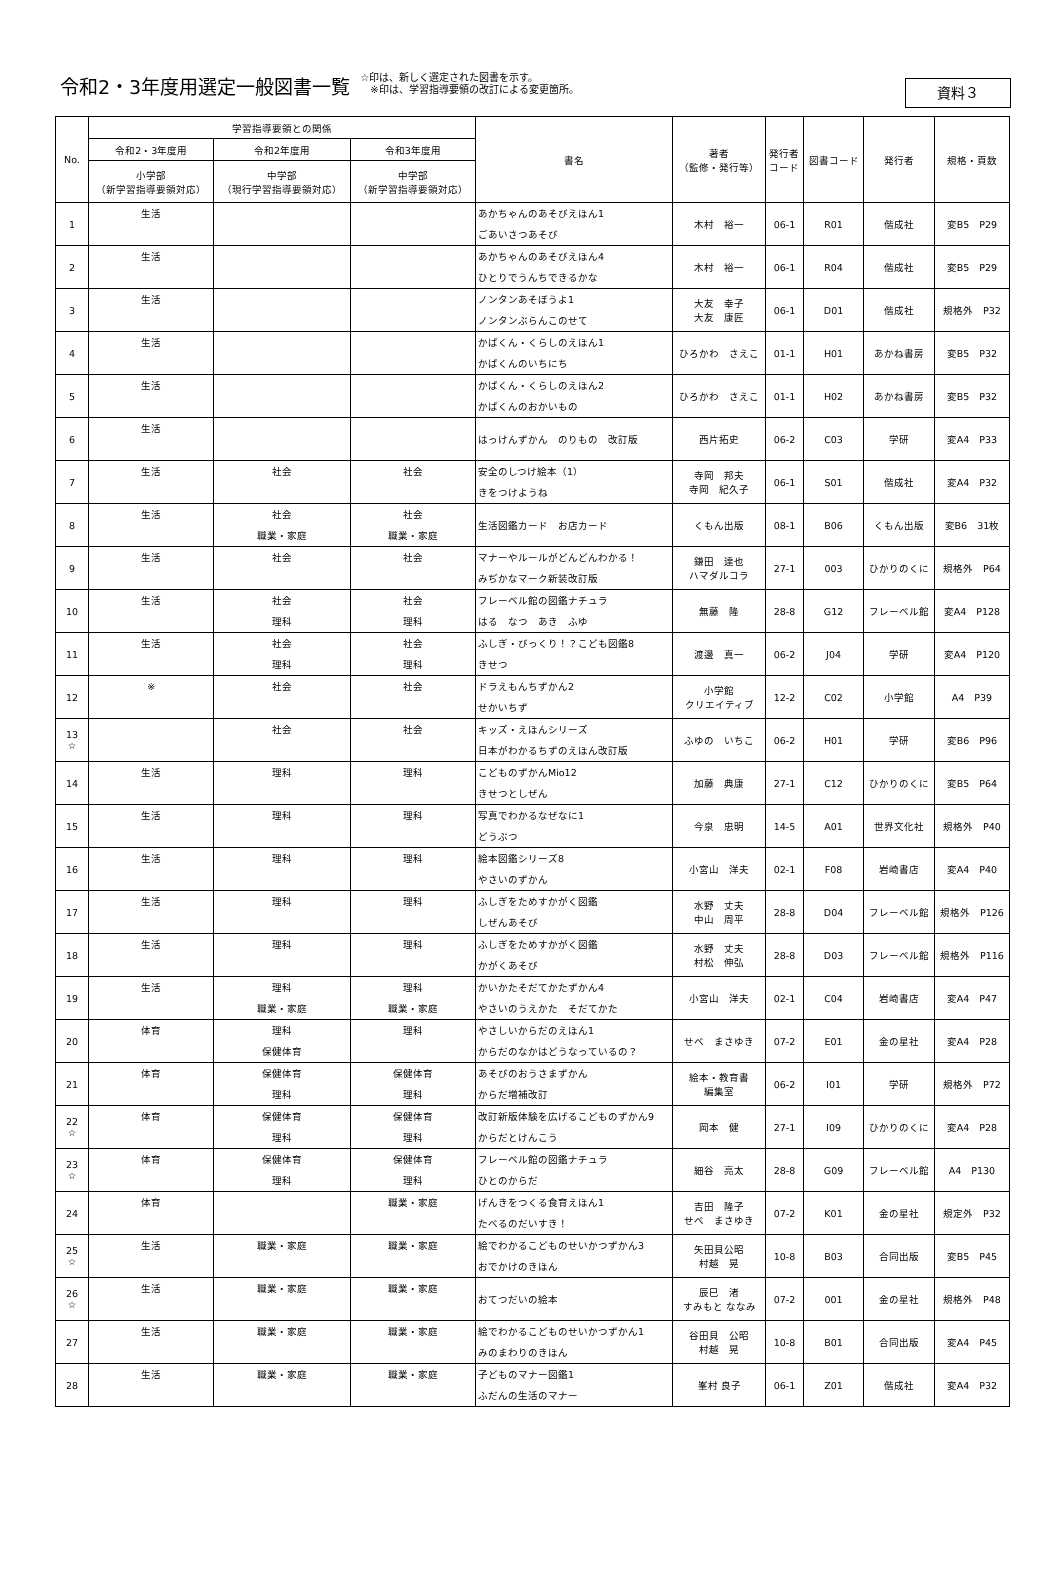令和2・3年度用選定一般図書一覧 ☆印は、新しく選定された図書を示す。
　※印は、学習指導要領の改訂による変更箇所。
資料３
| No. | 学習指導要領との関係 | | | 書名 | 著者 （監修・発行等） | 発行者 コード | 図書コード | 発行者 | 規格・頁数 |
| --- | --- | --- | --- | --- | --- | --- | --- | --- | --- |
| | 令和2・3年度用 | 令和2年度用 | 令和3年度用 | | | | | | |
| | 小学部 （新学習指導要領対応） | 中学部 （現行学習指導要領対応） | 中学部 （新学習指導要領対応） | | | | | | |
| 1 | 生活 | | | あかちゃんのあそびえほん1 ごあいさつあそび | 木村 裕一 | 06-1 | R01 | 偕成社 | 変B5 P29 |
| 2 | 生活 | | | あかちゃんのあそびえほん4 ひとりでうんちできるかな | 木村 裕一 | 06-1 | R04 | 偕成社 | 変B5 P29 |
| 3 | 生活 | | | ノンタンあそぼうよ1 ノンタンぶらんこのせて | 大友 幸子 大友 康匠 | 06-1 | D01 | 偕成社 | 規格外 P32 |
| 4 | 生活 | | | かばくん・くらしのえほん1 かばくんのいちにち | ひろかわ さえこ | 01-1 | H01 | あかね書房 | 変B5 P32 |
| 5 | 生活 | | | かばくん・くらしのえほん2 かばくんのおかいもの | ひろかわ さえこ | 01-1 | H02 | あかね書房 | 変B5 P32 |
| 6 | 生活 | | | はっけんずかん のりもの 改訂版 | 西片拓史 | 06-2 | C03 | 学研 | 変A4 P33 |
| 7 | 生活 | 社会 | 社会 | 安全のしつけ絵本（1） きをつけようね | 寺岡 邦夫 寺岡 紀久子 | 06-1 | S01 | 偕成社 | 変A4 P32 |
| 8 | 生活 | 社会 職業・家庭 | 社会 職業・家庭 | 生活図鑑カード お店カード | くもん出版 | 08-1 | B06 | くもん出版 | 変B6 31枚 |
| 9 | 生活 | 社会 | 社会 | マナーやルールがどんどんわかる！ みぢかなマーク新装改訂版 | 鎌田 達也 ハマダルコラ | 27-1 | 003 | ひかりのくに | 規格外 P64 |
| 10 | 生活 | 社会 理科 | 社会 理科 | フレーベル館の図鑑ナチュラ はる なつ あき ふゆ | 無藤 隆 | 28-8 | G12 | フレーベル館 | 変A4 P128 |
| 11 | 生活 | 社会 理科 | 社会 理科 | ふしぎ・びっくり！？こども図鑑8 きせつ | 渡邊 真一 | 06-2 | J04 | 学研 | 変A4 P120 |
| 12 | ※ | 社会 | 社会 | ドラえもんちずかん2 せかいちず | 小学館 クリエイティブ | 12-2 | C02 | 小学館 | A4 P39 |
| 13 ☆ | | 社会 | 社会 | キッズ・えほんシリーズ 日本がわかるちずのえほん改訂版 | ふゆの いちこ | 06-2 | H01 | 学研 | 変B6 P96 |
| 14 | 生活 | 理科 | 理科 | こどものずかんMio12 きせつとしぜん | 加藤 典康 | 27-1 | C12 | ひかりのくに | 変B5 P64 |
| 15 | 生活 | 理科 | 理科 | 写真でわかるなぜなに1 どうぶつ | 今泉 忠明 | 14-5 | A01 | 世界文化社 | 規格外 P40 |
| 16 | 生活 | 理科 | 理科 | 絵本図鑑シリーズ8 やさいのずかん | 小宮山 洋夫 | 02-1 | F08 | 岩崎書店 | 変A4 P40 |
| 17 | 生活 | 理科 | 理科 | ふしぎをためすかがく図鑑 しぜんあそび | 水野 丈夫 中山 周平 | 28-8 | D04 | フレーベル館 | 規格外 P126 |
| 18 | 生活 | 理科 | 理科 | ふしぎをためすかがく図鑑 かがくあそび | 水野 丈夫 村松 伸弘 | 28-8 | D03 | フレーベル館 | 規格外 P116 |
| 19 | 生活 | 理科 職業・家庭 | 理科 職業・家庭 | かいかたそだてかたずかん4 やさいのうえかた そだてかた | 小宮山 洋夫 | 02-1 | C04 | 岩崎書店 | 変A4 P47 |
| 20 | 体育 | 理科 保健体育 | 理科 | やさしいからだのえほん1 からだのなかはどうなっているの？ | せべ まさゆき | 07-2 | E01 | 金の星社 | 変A4 P28 |
| 21 | 体育 | 保健体育 理科 | 保健体育 理科 | あそびのおうさまずかん からだ増補改訂 | 絵本・教育書 編集室 | 06-2 | I01 | 学研 | 規格外 P72 |
| 22 ☆ | 体育 | 保健体育 理科 | 保健体育 理科 | 改訂新版体験を広げるこどものずかん9 からだとけんこう | 岡本 健 | 27-1 | I09 | ひかりのくに | 変A4 P28 |
| 23 ☆ | 体育 | 保健体育 理科 | 保健体育 理科 | フレーベル館の図鑑ナチュラ ひとのからだ | 細谷 亮太 | 28-8 | G09 | フレーベル館 | A4 P130 |
| 24 | 体育 | | 職業・家庭 | げんきをつくる食育えほん1 たべるのだいすき！ | 吉田 隆子 せべ まさゆき | 07-2 | K01 | 金の星社 | 規定外 P32 |
| 25 ☆ | 生活 | 職業・家庭 | 職業・家庭 | 絵でわかるこどものせいかつずかん3 おでかけのきほん | 矢田貝公昭 村越 晃 | 10-8 | B03 | 合同出版 | 変B5 P45 |
| 26 ☆ | 生活 | 職業・家庭 | 職業・家庭 | おてつだいの絵本 | 辰巳 渚 すみもと ななみ | 07-2 | 001 | 金の星社 | 規格外 P48 |
| 27 | 生活 | 職業・家庭 | 職業・家庭 | 絵でわかるこどものせいかつずかん1 みのまわりのきほん | 谷田貝 公昭 村越 晃 | 10-8 | B01 | 合同出版 | 変A4 P45 |
| 28 | 生活 | 職業・家庭 | 職業・家庭 | 子どものマナー図鑑1 ふだんの生活のマナー | 峯村 良子 | 06-1 | Z01 | 偕成社 | 変A4 P32 |